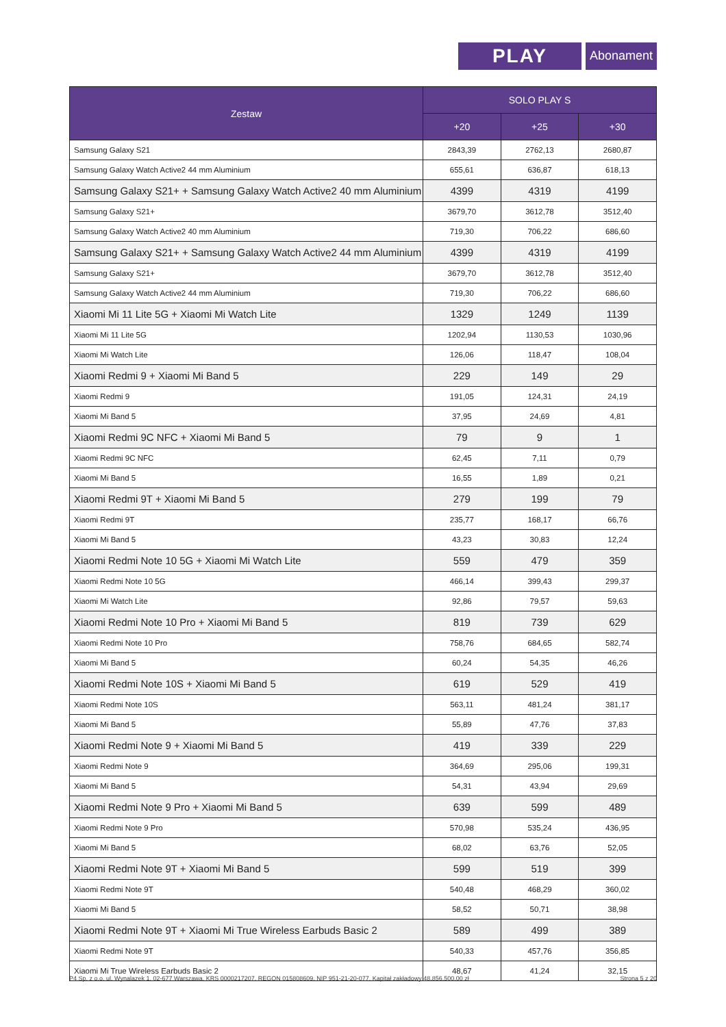PLAY
Abonament
| Zestaw | SOLO PLAY S | | |
| --- | --- | --- | --- |
| | +20 | +25 | +30 |
| Samsung Galaxy S21 | 2843,39 | 2762,13 | 2680,87 |
| Samsung Galaxy Watch Active2 44 mm Aluminium | 655,61 | 636,87 | 618,13 |
| Samsung Galaxy S21+ + Samsung Galaxy Watch Active2 40 mm Aluminium | 4399 | 4319 | 4199 |
| Samsung Galaxy S21+ | 3679,70 | 3612,78 | 3512,40 |
| Samsung Galaxy Watch Active2 40 mm Aluminium | 719,30 | 706,22 | 686,60 |
| Samsung Galaxy S21+ + Samsung Galaxy Watch Active2 44 mm Aluminium | 4399 | 4319 | 4199 |
| Samsung Galaxy S21+ | 3679,70 | 3612,78 | 3512,40 |
| Samsung Galaxy Watch Active2 44 mm Aluminium | 719,30 | 706,22 | 686,60 |
| Xiaomi Mi 11 Lite 5G + Xiaomi Mi Watch Lite | 1329 | 1249 | 1139 |
| Xiaomi Mi 11 Lite 5G | 1202,94 | 1130,53 | 1030,96 |
| Xiaomi Mi Watch Lite | 126,06 | 118,47 | 108,04 |
| Xiaomi Redmi 9 + Xiaomi Mi Band 5 | 229 | 149 | 29 |
| Xiaomi Redmi 9 | 191,05 | 124,31 | 24,19 |
| Xiaomi Mi Band 5 | 37,95 | 24,69 | 4,81 |
| Xiaomi Redmi 9C NFC + Xiaomi Mi Band 5 | 79 | 9 | 1 |
| Xiaomi Redmi 9C NFC | 62,45 | 7,11 | 0,79 |
| Xiaomi Mi Band 5 | 16,55 | 1,89 | 0,21 |
| Xiaomi Redmi 9T + Xiaomi Mi Band 5 | 279 | 199 | 79 |
| Xiaomi Redmi 9T | 235,77 | 168,17 | 66,76 |
| Xiaomi Mi Band 5 | 43,23 | 30,83 | 12,24 |
| Xiaomi Redmi Note 10 5G + Xiaomi Mi Watch Lite | 559 | 479 | 359 |
| Xiaomi Redmi Note 10 5G | 466,14 | 399,43 | 299,37 |
| Xiaomi Mi Watch Lite | 92,86 | 79,57 | 59,63 |
| Xiaomi Redmi Note 10 Pro + Xiaomi Mi Band 5 | 819 | 739 | 629 |
| Xiaomi Redmi Note 10 Pro | 758,76 | 684,65 | 582,74 |
| Xiaomi Mi Band 5 | 60,24 | 54,35 | 46,26 |
| Xiaomi Redmi Note 10S + Xiaomi Mi Band 5 | 619 | 529 | 419 |
| Xiaomi Redmi Note 10S | 563,11 | 481,24 | 381,17 |
| Xiaomi Mi Band 5 | 55,89 | 47,76 | 37,83 |
| Xiaomi Redmi Note 9 + Xiaomi Mi Band 5 | 419 | 339 | 229 |
| Xiaomi Redmi Note 9 | 364,69 | 295,06 | 199,31 |
| Xiaomi Mi Band 5 | 54,31 | 43,94 | 29,69 |
| Xiaomi Redmi Note 9 Pro + Xiaomi Mi Band 5 | 639 | 599 | 489 |
| Xiaomi Redmi Note 9 Pro | 570,98 | 535,24 | 436,95 |
| Xiaomi Mi Band 5 | 68,02 | 63,76 | 52,05 |
| Xiaomi Redmi Note 9T + Xiaomi Mi Band 5 | 599 | 519 | 399 |
| Xiaomi Redmi Note 9T | 540,48 | 468,29 | 360,02 |
| Xiaomi Mi Band 5 | 58,52 | 50,71 | 38,98 |
| Xiaomi Redmi Note 9T + Xiaomi Mi True Wireless Earbuds Basic 2 | 589 | 499 | 389 |
| Xiaomi Redmi Note 9T | 540,33 | 457,76 | 356,85 |
| Xiaomi Mi True Wireless Earbuds Basic 2 | 48,67 | 41,24 | 32,15 |
P4 Sp. z o.o. ul. Wynalazek 1, 02-677 Warszawa, KRS 0000217207, REGON 015808609, NIP 951-21-20-077, Kapitał zakładowy 48.856.500,00 zł Strona 5 z 20